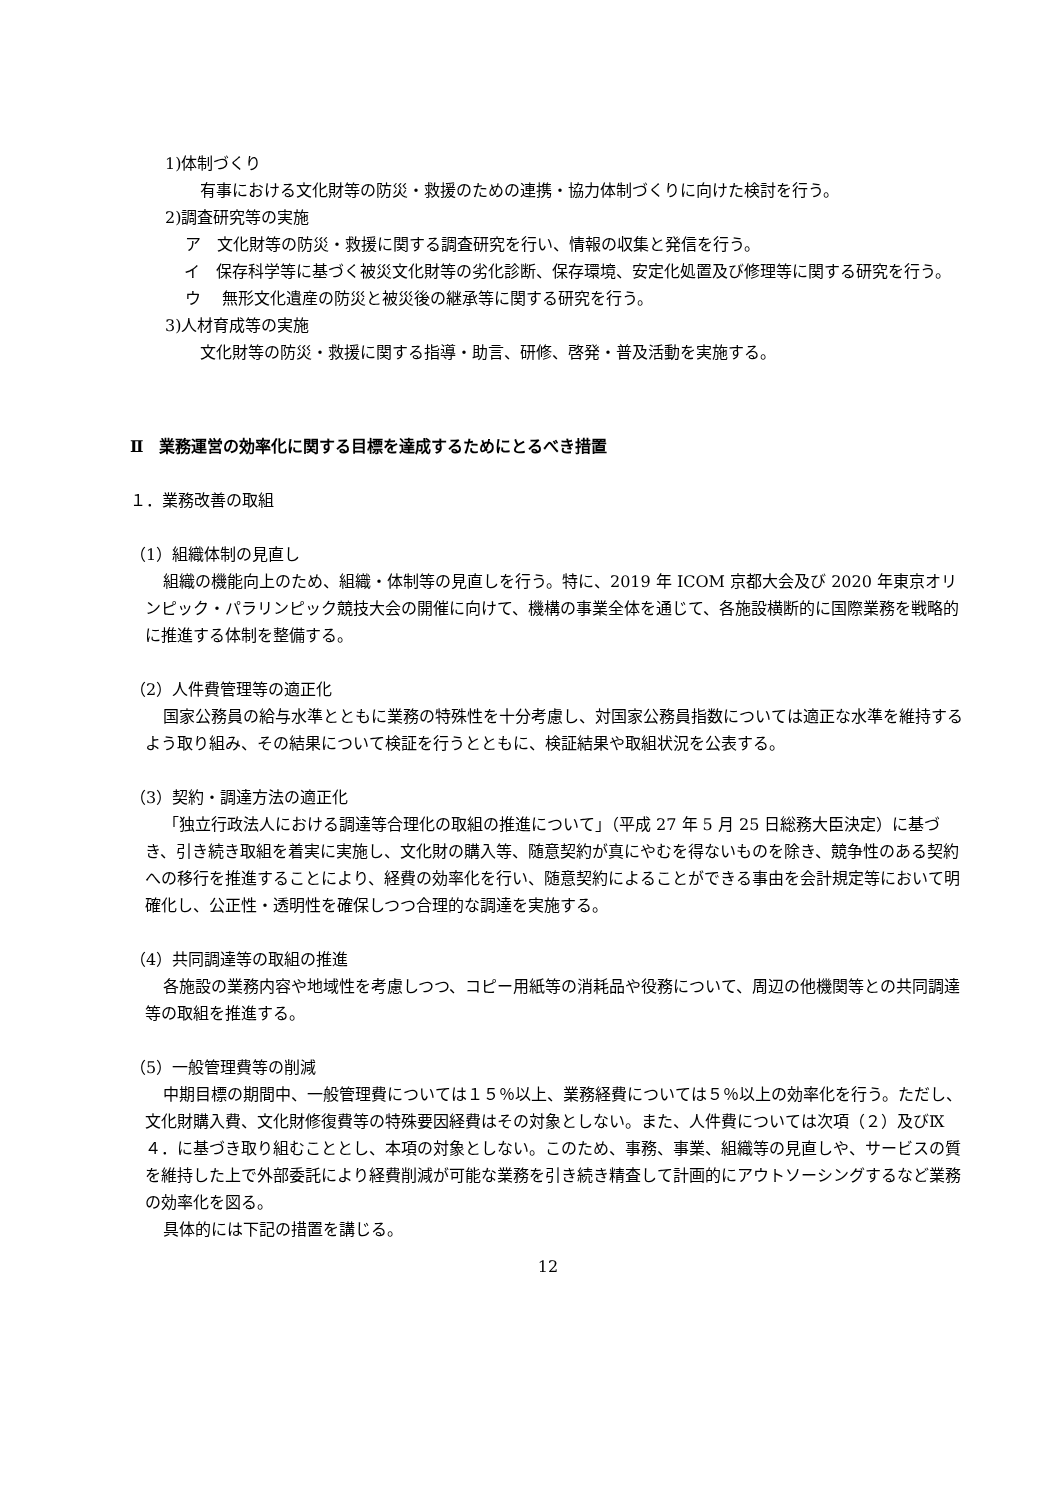1)体制づくり
有事における文化財等の防災・救援のための連携・協力体制づくりに向けた検討を行う。
2)調査研究等の実施
ア　文化財等の防災・救援に関する調査研究を行い、情報の収集と発信を行う。
イ　保存科学等に基づく被災文化財等の劣化診断、保存環境、安定化処置及び修理等に関する研究を行う。
ウ　 無形文化遺産の防災と被災後の継承等に関する研究を行う。
3)人材育成等の実施
文化財等の防災・救援に関する指導・助言、研修、啓発・普及活動を実施する。
Ⅱ　業務運営の効率化に関する目標を達成するためにとるべき措置
１．業務改善の取組
（1）組織体制の見直し
組織の機能向上のため、組織・体制等の見直しを行う。特に、2019 年 ICOM 京都大会及び 2020 年東京オリンピック・パラリンピック競技大会の開催に向けて、機構の事業全体を通じて、各施設横断的に国際業務を戦略的に推進する体制を整備する。
（2）人件費管理等の適正化
国家公務員の給与水準とともに業務の特殊性を十分考慮し、対国家公務員指数については適正な水準を維持するよう取り組み、その結果について検証を行うとともに、検証結果や取組状況を公表する。
（3）契約・調達方法の適正化
「独立行政法人における調達等合理化の取組の推進について」（平成 27 年 5 月 25 日総務大臣決定）に基づき、引き続き取組を着実に実施し、文化財の購入等、随意契約が真にやむを得ないものを除き、競争性のある契約への移行を推進することにより、経費の効率化を行い、随意契約によることができる事由を会計規定等において明確化し、公正性・透明性を確保しつつ合理的な調達を実施する。
（4）共同調達等の取組の推進
各施設の業務内容や地域性を考慮しつつ、コピー用紙等の消耗品や役務について、周辺の他機関等との共同調達等の取組を推進する。
（5）一般管理費等の削減
中期目標の期間中、一般管理費については１５％以上、業務経費については５％以上の効率化を行う。ただし、文化財購入費、文化財修復費等の特殊要因経費はその対象としない。また、人件費については次項（２）及びⅨ４．に基づき取り組むこととし、本項の対象としない。このため、事務、事業、組織等の見直しや、サービスの質を維持した上で外部委託により経費削減が可能な業務を引き続き精査して計画的にアウトソーシングするなど業務の効率化を図る。
具体的には下記の措置を講じる。
12